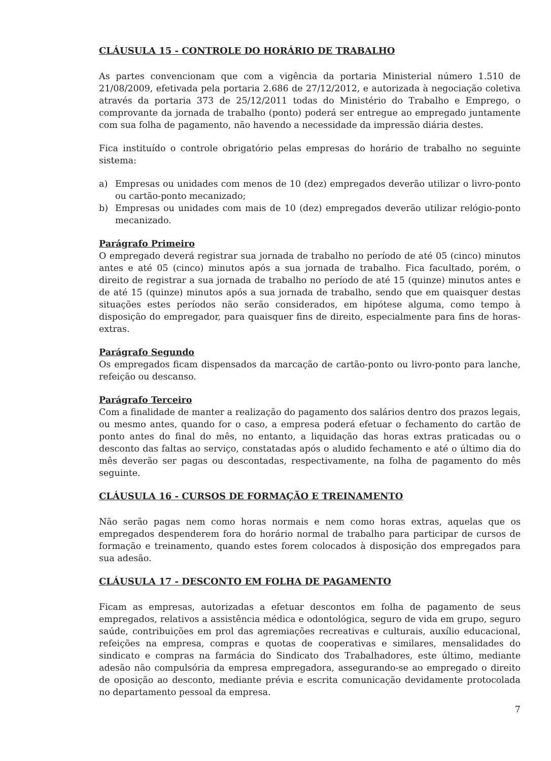CLÁUSULA 15 - CONTROLE DO HORÁRIO DE TRABALHO
As partes convencionam que com a vigência da portaria Ministerial número 1.510 de 21/08/2009, efetivada pela portaria 2.686 de 27/12/2012, e autorizada à negociação coletiva através da portaria 373 de 25/12/2011 todas do Ministério do Trabalho e Emprego, o comprovante da jornada de trabalho (ponto) poderá ser entregue ao empregado juntamente com sua folha de pagamento, não havendo a necessidade da impressão diária destes.
Fica instituído o controle obrigatório pelas empresas do horário de trabalho no seguinte sistema:
a) Empresas ou unidades com menos de 10 (dez) empregados deverão utilizar o livro-ponto ou cartão-ponto mecanizado;
b) Empresas ou unidades com mais de 10 (dez) empregados deverão utilizar relógio-ponto mecanizado.
Parágrafo Primeiro
O empregado deverá registrar sua jornada de trabalho no período de até 05 (cinco) minutos antes e até 05 (cinco) minutos após a sua jornada de trabalho. Fica facultado, porém, o direito de registrar a sua jornada de trabalho no período de até 15 (quinze) minutos antes e de até 15 (quinze) minutos após a sua jornada de trabalho, sendo que em quaisquer destas situações estes períodos não serão considerados, em hipótese alguma, como tempo à disposição do empregador, para quaisquer fins de direito, especialmente para fins de horas-extras.
Parágrafo Segundo
Os empregados ficam dispensados da marcação de cartão-ponto ou livro-ponto para lanche, refeição ou descanso.
Parágrafo Terceiro
Com a finalidade de manter a realização do pagamento dos salários dentro dos prazos legais, ou mesmo antes, quando for o caso, a empresa poderá efetuar o fechamento do cartão de ponto antes do final do mês, no entanto, a liquidação das horas extras praticadas ou o desconto das faltas ao serviço, constatadas após o aludido fechamento e até o último dia do mês deverão ser pagas ou descontadas, respectivamente, na folha de pagamento do mês seguinte.
CLÁUSULA 16 - CURSOS DE FORMAÇÃO E TREINAMENTO
Não serão pagas nem como horas normais e nem como horas extras, aquelas que os empregados despenderem fora do horário normal de trabalho para participar de cursos de formação e treinamento, quando estes forem colocados à disposição dos empregados para sua adesão.
CLÁUSULA 17 - DESCONTO EM FOLHA DE PAGAMENTO
Ficam as empresas, autorizadas a efetuar descontos em folha de pagamento de seus empregados, relativos a assistência médica e odontológica, seguro de vida em grupo, seguro saúde, contribuições em prol das agremiações recreativas e culturais, auxílio educacional, refeições na empresa, compras e quotas de cooperativas e similares, mensalidades do sindicato e compras na farmácia do Sindicato dos Trabalhadores, este último, mediante adesão não compulsória da empresa empregadora, assegurando-se ao empregado o direito de oposição ao desconto, mediante prévia e escrita comunicação devidamente protocolada no departamento pessoal da empresa.
7